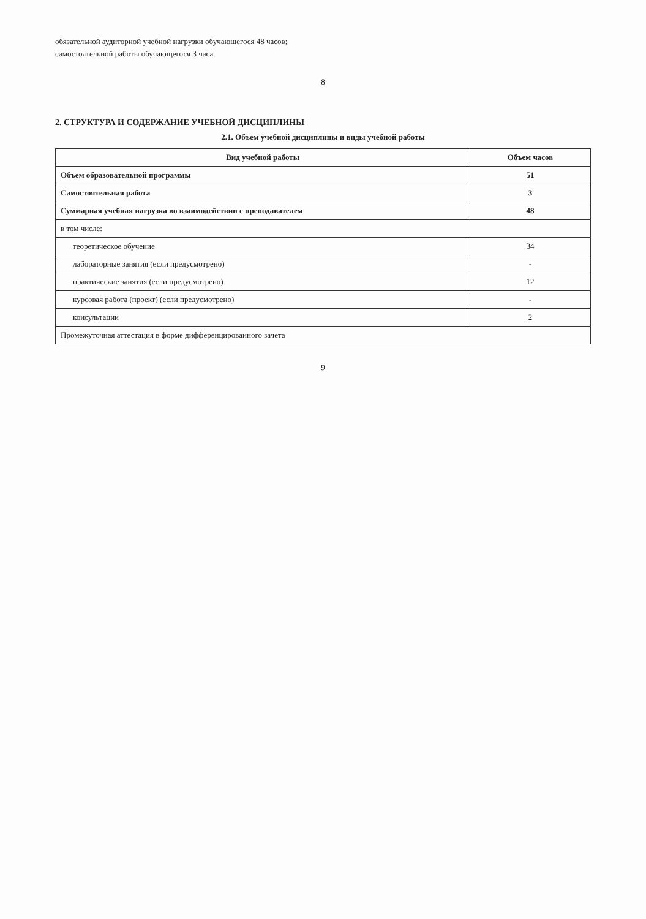обязательной аудиторной учебной нагрузки обучающегося 48 часов;
самостоятельной работы обучающегося 3 часа.
8
2. СТРУКТУРА И СОДЕРЖАНИЕ УЧЕБНОЙ ДИСЦИПЛИНЫ
2.1. Объем учебной дисциплины и виды учебной работы
| Вид учебной работы | Объем часов |
| --- | --- |
| Объем образовательной программы | 51 |
| Самостоятельная работа | 3 |
| Суммарная учебная нагрузка во взаимодействии с преподавателем | 48 |
| в том числе: | |
| теоретическое обучение | 34 |
| лабораторные занятия (если предусмотрено) | - |
| практические занятия (если предусмотрено) | 12 |
| курсовая работа (проект) (если предусмотрено) | - |
| консультации | 2 |
| Промежуточная аттестация в форме дифференцированного зачета | |
9